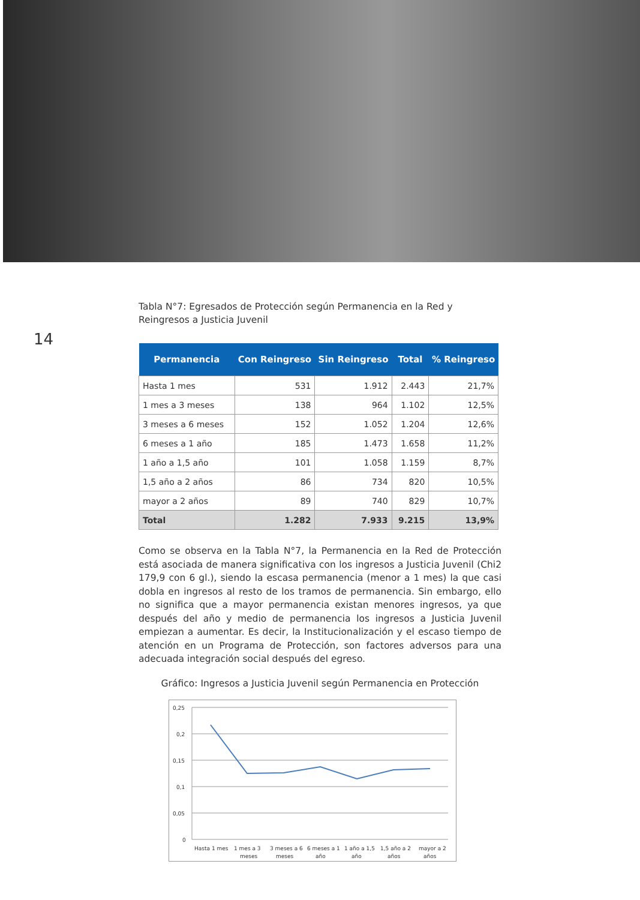14
Tabla N°7: Egresados de Protección según Permanencia en la Red y Reingresos a Justicia Juvenil
| Permanencia | Con Reingreso | Sin Reingreso | Total | % Reingreso |
| --- | --- | --- | --- | --- |
| Hasta 1 mes | 531 | 1.912 | 2.443 | 21,7% |
| 1 mes a 3 meses | 138 | 964 | 1.102 | 12,5% |
| 3 meses a 6 meses | 152 | 1.052 | 1.204 | 12,6% |
| 6 meses a 1 año | 185 | 1.473 | 1.658 | 11,2% |
| 1 año a 1,5 año | 101 | 1.058 | 1.159 | 8,7% |
| 1,5 año a 2 años | 86 | 734 | 820 | 10,5% |
| mayor a 2 años | 89 | 740 | 829 | 10,7% |
| Total | 1.282 | 7.933 | 9.215 | 13,9% |
Como se observa en la Tabla N°7, la Permanencia en la Red de Protección está asociada de manera significativa con los ingresos a Justicia Juvenil (Chi2 179,9 con 6 gl.), siendo la escasa permanencia (menor a 1 mes) la que casi dobla en ingresos al resto de los tramos de permanencia. Sin embargo, ello no significa que a mayor permanencia existan menores ingresos, ya que después del año y medio de permanencia los ingresos a Justicia Juvenil empiezan a aumentar. Es decir, la Institucionalización y el escaso tiempo de atención en un Programa de Protección, son factores adversos para una adecuada integración social después del egreso.
Gráfico: Ingresos a Justicia Juvenil según Permanencia en Protección
0,25
0,2
0,15
0,1
0,05
0
Hasta 1 mes
1 mes a 3
meses
3 meses a 6
meses
6 meses a 1
año
1 año a 1,5
año
1,5 año a 2
años
mayor a 2
años